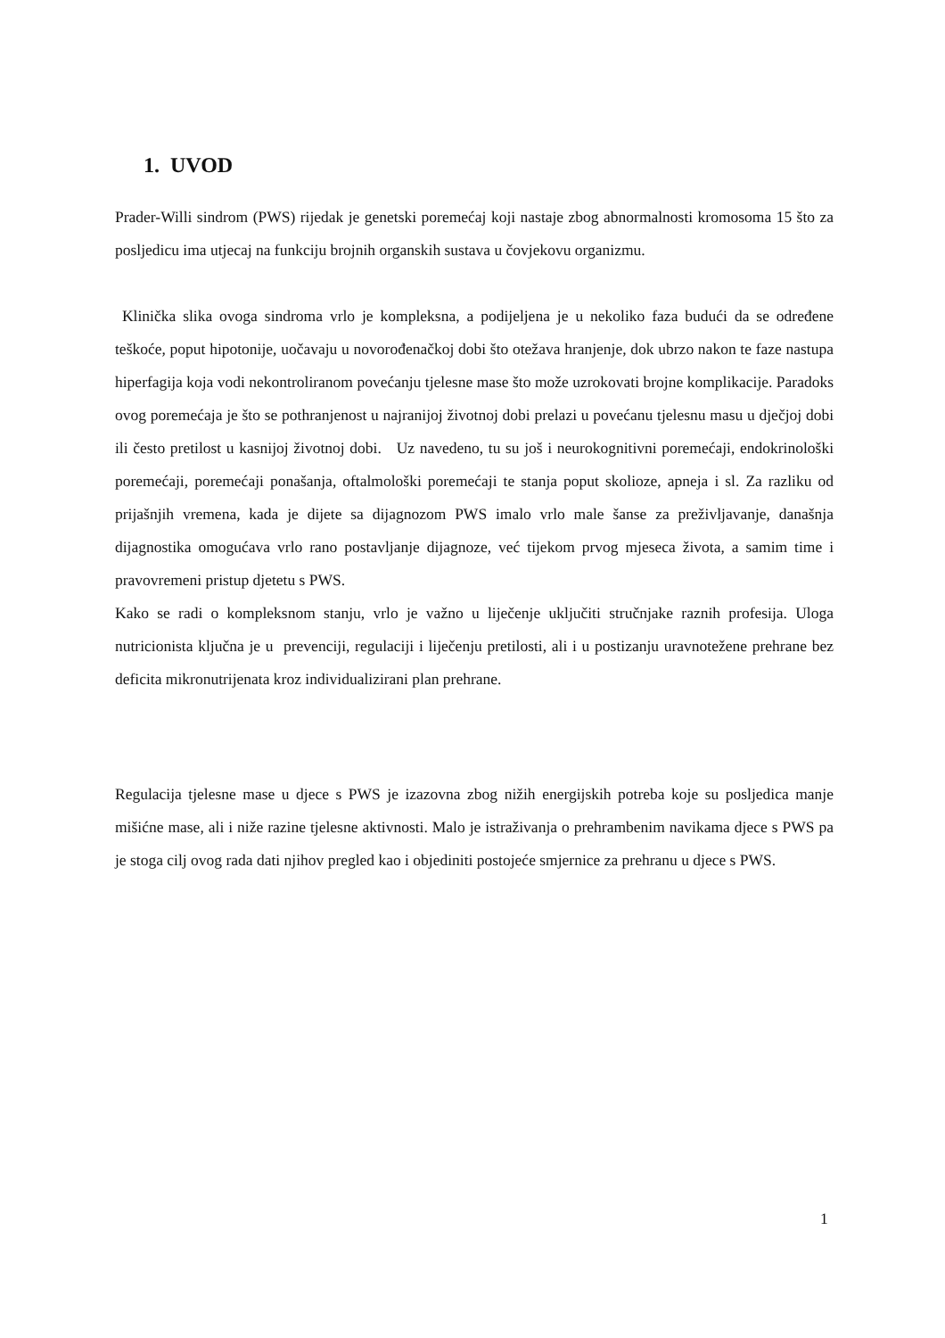1. UVOD
Prader-Willi sindrom (PWS) rijedak je genetski poremećaj koji nastaje zbog abnormalnosti kromosoma 15 što za posljedicu ima utjecaj na funkciju brojnih organskih sustava u čovjekovu organizmu.
Klinička slika ovoga sindroma vrlo je kompleksna, a podijeljena je u nekoliko faza budući da se određene teškoće, poput hipotonije, uočavaju u novorođenačkoj dobi što otežava hranjenje, dok ubrzo nakon te faze nastupa hiperfagija koja vodi nekontroliranom povećanju tjelesne mase što može uzrokovati brojne komplikacije. Paradoks ovog poremećaja je što se pothranjenost u najranijoj životnoj dobi prelazi u povećanu tjelesnu masu u dječjoj dobi ili često pretilost u kasnijoj životnoj dobi. Uz navedeno, tu su još i neurokognitivni poremećaji, endokrinološki poremećaji, poremećaji ponašanja, oftalmološki poremećaji te stanja poput skolioze, apneja i sl. Za razliku od prijašnjih vremena, kada je dijete sa dijagnozom PWS imalo vrlo male šanse za preživljavanje, današnja dijagnostika omogućava vrlo rano postavljanje dijagnoze, već tijekom prvog mjeseca života, a samim time i pravovremeni pristup djetetu s PWS.
Kako se radi o kompleksnom stanju, vrlo je važno u liječenje uključiti stručnjake raznih profesija. Uloga nutricionista ključna je u prevenciji, regulaciji i liječenju pretilosti, ali i u postizanju uravnotežene prehrane bez deficita mikronutrijenata kroz individualizirani plan prehrane.
Regulacija tjelesne mase u djece s PWS je izazovna zbog nižih energijskih potreba koje su posljedica manje mišićne mase, ali i niže razine tjelesne aktivnosti. Malo je istraživanja o prehrambenim navikama djece s PWS pa je stoga cilj ovog rada dati njihov pregled kao i objediniti postojeće smjernice za prehranu u djece s PWS.
1